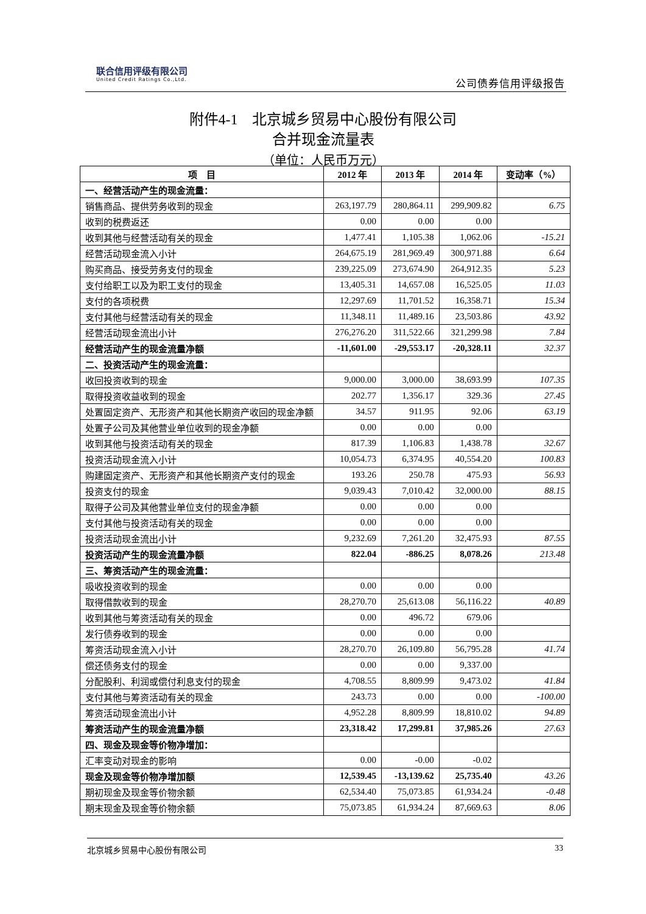联合信用评级有限公司
United Credit Ratings Co.,Ltd.
公司债券信用评级报告
附件4-1　北京城乡贸易中心股份有限公司
合并现金流量表
（单位：人民币万元）
| 项 目 | 2012 年 | 2013 年 | 2014 年 | 变动率（%） |
| --- | --- | --- | --- | --- |
| 一、经营活动产生的现金流量： | | | | |
| 销售商品、提供劳务收到的现金 | 263,197.79 | 280,864.11 | 299,909.82 | 6.75 |
| 收到的税费返还 | 0.00 | 0.00 | 0.00 | |
| 收到其他与经营活动有关的现金 | 1,477.41 | 1,105.38 | 1,062.06 | -15.21 |
| 经营活动现金流入小计 | 264,675.19 | 281,969.49 | 300,971.88 | 6.64 |
| 购买商品、接受劳务支付的现金 | 239,225.09 | 273,674.90 | 264,912.35 | 5.23 |
| 支付给职工以及为职工支付的现金 | 13,405.31 | 14,657.08 | 16,525.05 | 11.03 |
| 支付的各项税费 | 12,297.69 | 11,701.52 | 16,358.71 | 15.34 |
| 支付其他与经营活动有关的现金 | 11,348.11 | 11,489.16 | 23,503.86 | 43.92 |
| 经营活动现金流出小计 | 276,276.20 | 311,522.66 | 321,299.98 | 7.84 |
| 经营活动产生的现金流量净额 | -11,601.00 | -29,553.17 | -20,328.11 | 32.37 |
| 二、投资活动产生的现金流量： | | | | |
| 收回投资收到的现金 | 9,000.00 | 3,000.00 | 38,693.99 | 107.35 |
| 取得投资收益收到的现金 | 202.77 | 1,356.17 | 329.36 | 27.45 |
| 处置固定资产、无形资产和其他长期资产收回的现金净额 | 34.57 | 911.95 | 92.06 | 63.19 |
| 处置子公司及其他营业单位收到的现金净额 | 0.00 | 0.00 | 0.00 | |
| 收到其他与投资活动有关的现金 | 817.39 | 1,106.83 | 1,438.78 | 32.67 |
| 投资活动现金流入小计 | 10,054.73 | 6,374.95 | 40,554.20 | 100.83 |
| 购建固定资产、无形资产和其他长期资产支付的现金 | 193.26 | 250.78 | 475.93 | 56.93 |
| 投资支付的现金 | 9,039.43 | 7,010.42 | 32,000.00 | 88.15 |
| 取得子公司及其他营业单位支付的现金净额 | 0.00 | 0.00 | 0.00 | |
| 支付其他与投资活动有关的现金 | 0.00 | 0.00 | 0.00 | |
| 投资活动现金流出小计 | 9,232.69 | 7,261.20 | 32,475.93 | 87.55 |
| 投资活动产生的现金流量净额 | 822.04 | -886.25 | 8,078.26 | 213.48 |
| 三、筹资活动产生的现金流量： | | | | |
| 吸收投资收到的现金 | 0.00 | 0.00 | 0.00 | |
| 取得借款收到的现金 | 28,270.70 | 25,613.08 | 56,116.22 | 40.89 |
| 收到其他与筹资活动有关的现金 | 0.00 | 496.72 | 679.06 | |
| 发行债券收到的现金 | 0.00 | 0.00 | 0.00 | |
| 筹资活动现金流入小计 | 28,270.70 | 26,109.80 | 56,795.28 | 41.74 |
| 偿还债务支付的现金 | 0.00 | 0.00 | 9,337.00 | |
| 分配股利、利润或偿付利息支付的现金 | 4,708.55 | 8,809.99 | 9,473.02 | 41.84 |
| 支付其他与筹资活动有关的现金 | 243.73 | 0.00 | 0.00 | -100.00 |
| 筹资活动现金流出小计 | 4,952.28 | 8,809.99 | 18,810.02 | 94.89 |
| 筹资活动产生的现金流量净额 | 23,318.42 | 17,299.81 | 37,985.26 | 27.63 |
| 四、现金及现金等价物净增加： | | | | |
| 汇率变动对现金的影响 | 0.00 | -0.00 | -0.02 | |
| 现金及现金等价物净增加额 | 12,539.45 | -13,139.62 | 25,735.40 | 43.26 |
| 期初现金及现金等价物余额 | 62,534.40 | 75,073.85 | 61,934.24 | -0.48 |
| 期末现金及现金等价物余额 | 75,073.85 | 61,934.24 | 87,669.63 | 8.06 |
北京城乡贸易中心股份有限公司 33